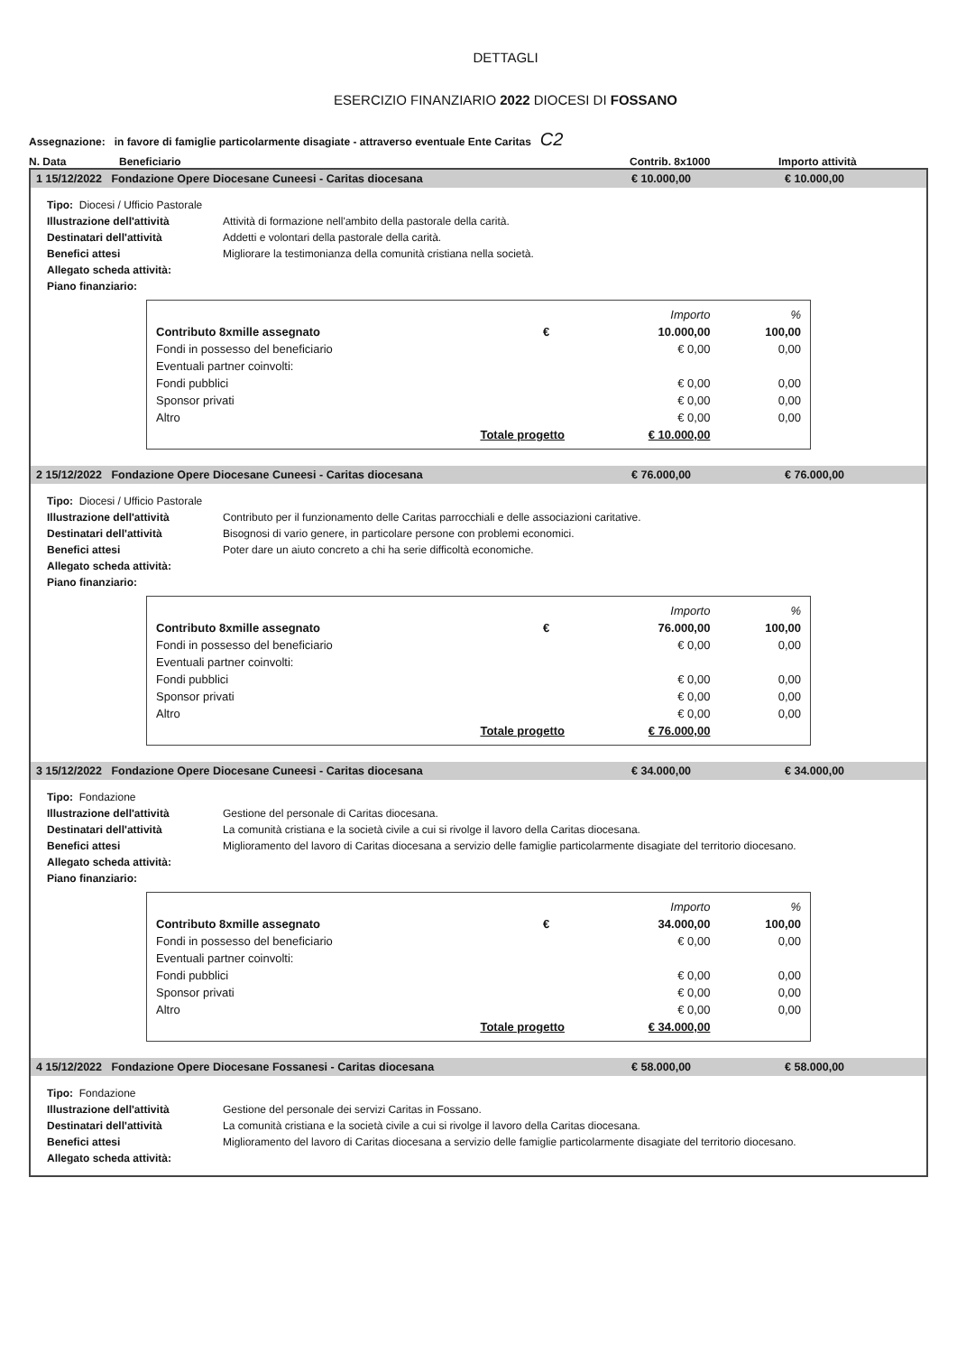DETTAGLI
ESERCIZIO FINANZIARIO 2022 DIOCESI DI FOSSANO
Assegnazione: in favore di famiglie particolarmente disagiate - attraverso eventuale Ente Caritas C2
N. Data Beneficiario Contrib. 8x1000 Importo attività
1 15/12/2022 Fondazione Opere Diocesane Cuneesi - Caritas diocesana € 10.000,00 € 10.000,00
Tipo: Diocesi / Ufficio Pastorale
Illustrazione dell'attività Attività di formazione nell'ambito della pastorale della carità.
Destinatari dell'attività Addetti e volontari della pastorale della carità.
Benefici attesi Migliorare la testimonianza della comunità cristiana nella società.
Allegato scheda attività:
Piano finanziario:
| | | Importo | % |
| Contributo 8xmille assegnato | € | 10.000,00 | 100,00 |
| Fondi in possesso del beneficiario | | € 0,00 | 0,00 |
| Eventuali partner coinvolti: | | | |
| Fondi pubblici | | € 0,00 | 0,00 |
| Sponsor privati | | € 0,00 | 0,00 |
| Altro | | € 0,00 | 0,00 |
| Totale progetto | | € 10.000,00 | |
2 15/12/2022 Fondazione Opere Diocesane Cuneesi - Caritas diocesana € 76.000,00 € 76.000,00
Tipo: Diocesi / Ufficio Pastorale
Illustrazione dell'attività Contributo per il funzionamento delle Caritas parrocchiali e delle associazioni caritative.
Destinatari dell'attività Bisognosi di vario genere, in particolare persone con problemi economici.
Benefici attesi Poter dare un aiuto concreto a chi ha serie difficoltà economiche.
Allegato scheda attività:
Piano finanziario:
| | | Importo | % |
| Contributo 8xmille assegnato | € | 76.000,00 | 100,00 |
| Fondi in possesso del beneficiario | | € 0,00 | 0,00 |
| Eventuali partner coinvolti: | | | |
| Fondi pubblici | | € 0,00 | 0,00 |
| Sponsor privati | | € 0,00 | 0,00 |
| Altro | | € 0,00 | 0,00 |
| Totale progetto | | € 76.000,00 | |
3 15/12/2022 Fondazione Opere Diocesane Cuneesi - Caritas diocesana € 34.000,00 € 34.000,00
Tipo: Fondazione
Illustrazione dell'attività Gestione del personale di Caritas diocesana.
Destinatari dell'attività La comunità cristiana e la società civile a cui si rivolge il lavoro della Caritas diocesana.
Benefici attesi Miglioramento del lavoro di Caritas diocesana a servizio delle famiglie particolarmente disagiate del territorio diocesano.
Allegato scheda attività:
Piano finanziario:
| | | Importo | % |
| Contributo 8xmille assegnato | € | 34.000,00 | 100,00 |
| Fondi in possesso del beneficiario | | € 0,00 | 0,00 |
| Eventuali partner coinvolti: | | | |
| Fondi pubblici | | € 0,00 | 0,00 |
| Sponsor privati | | € 0,00 | 0,00 |
| Altro | | € 0,00 | 0,00 |
| Totale progetto | | € 34.000,00 | |
4 15/12/2022 Fondazione Opere Diocesane Fossanesi - Caritas diocesana € 58.000,00 € 58.000,00
Tipo: Fondazione
Illustrazione dell'attività Gestione del personale dei servizi Caritas in Fossano.
Destinatari dell'attività La comunità cristiana e la società civile a cui si rivolge il lavoro della Caritas diocesana.
Benefici attesi Miglioramento del lavoro di Caritas diocesana a servizio delle famiglie particolarmente disagiate del territorio diocesano.
Allegato scheda attività: